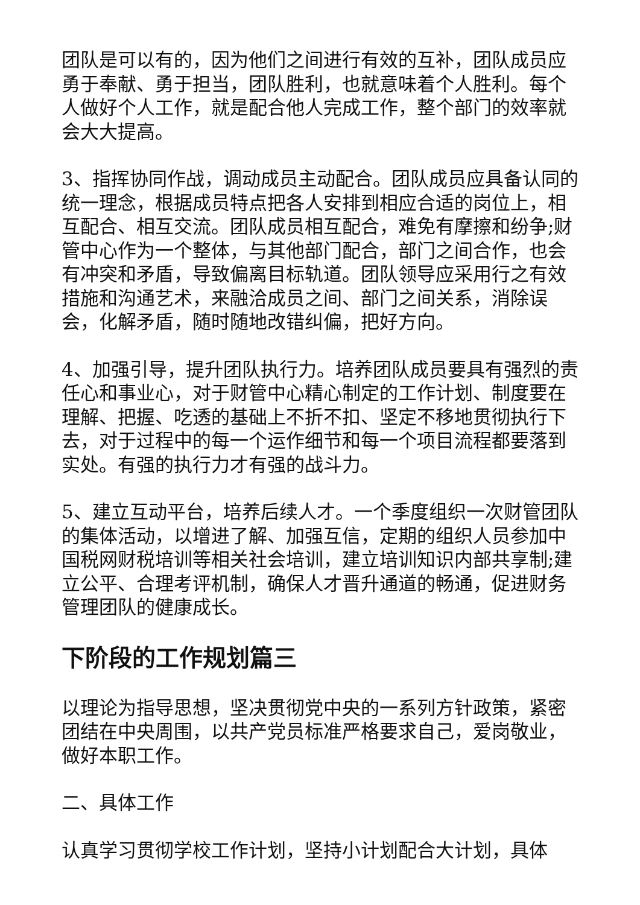团队是可以有的，因为他们之间进行有效的互补，团队成员应勇于奉献、勇于担当，团队胜利，也就意味着个人胜利。每个人做好个人工作，就是配合他人完成工作，整个部门的效率就会大大提高。
3、指挥协同作战，调动成员主动配合。团队成员应具备认同的统一理念，根据成员特点把各人安排到相应合适的岗位上，相互配合、相互交流。团队成员相互配合，难免有摩擦和纷争;财管中心作为一个整体，与其他部门配合，部门之间合作，也会有冲突和矛盾，导致偏离目标轨道。团队领导应采用行之有效措施和沟通艺术，来融洽成员之间、部门之间关系，消除误会，化解矛盾，随时随地改错纠偏，把好方向。
4、加强引导，提升团队执行力。培养团队成员要具有强烈的责任心和事业心，对于财管中心精心制定的工作计划、制度要在理解、把握、吃透的基础上不折不扣、坚定不移地贯彻执行下去，对于过程中的每一个运作细节和每一个项目流程都要落到实处。有强的执行力才有强的战斗力。
5、建立互动平台，培养后续人才。一个季度组织一次财管团队的集体活动，以增进了解、加强互信，定期的组织人员参加中国税网财税培训等相关社会培训，建立培训知识内部共享制;建立公平、合理考评机制，确保人才晋升通道的畅通，促进财务管理团队的健康成长。
下阶段的工作规划篇三
以理论为指导思想，坚决贯彻党中央的一系列方针政策，紧密团结在中央周围，以共产党员标准严格要求自己，爱岗敬业，做好本职工作。
二、具体工作
认真学习贯彻学校工作计划，坚持小计划配合大计划，具体